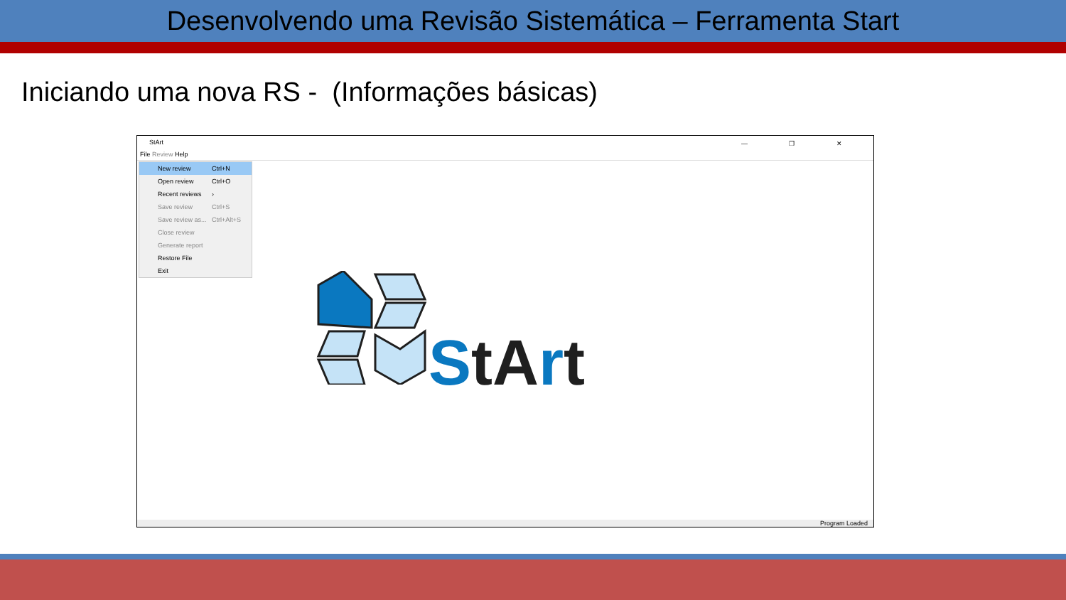Desenvolvendo uma Revisão Sistemática – Ferramenta Start
Iniciando uma nova RS - (Informações básicas)
StArt — ❐ ✕
File Review Help
New review Ctrl+N
Open review Ctrl+O
Recent reviews ›
Save review Ctrl+S
Save review as... Ctrl+Alt+S
Close review
Generate report
Restore File
Exit
StArt
Program Loaded